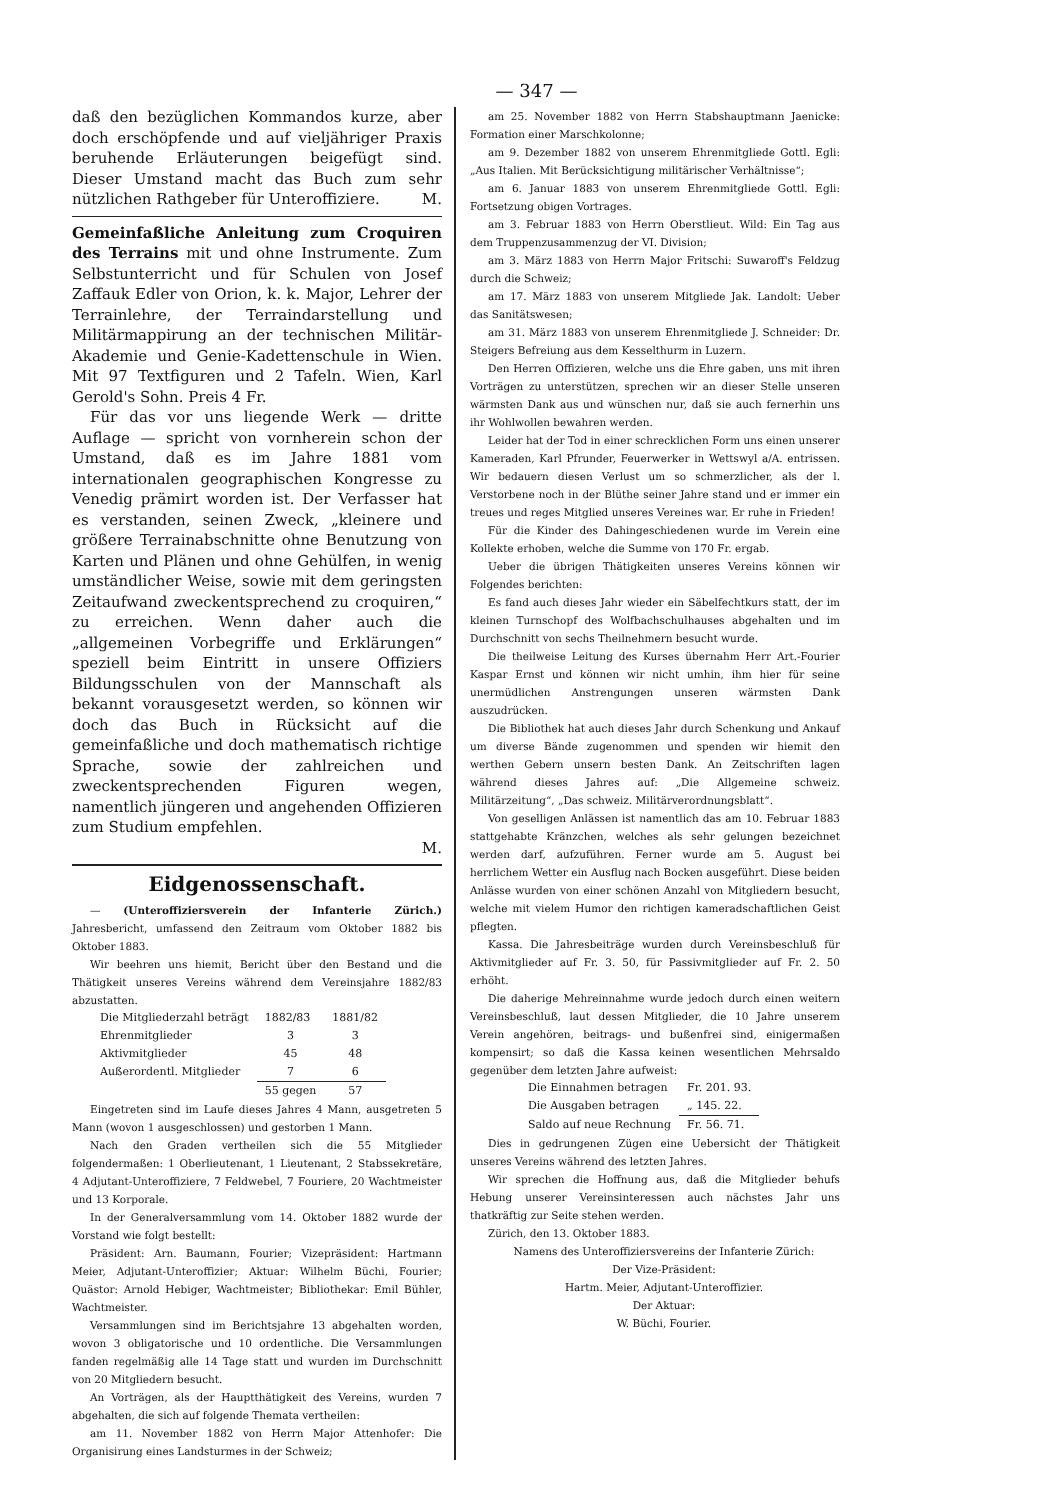— 347 —
daß den bezüglichen Kommandos kurze, aber doch erschöpfende und auf vieljähriger Praxis beruhende Erläuterungen beigefügt sind. Dieser Umstand macht das Buch zum sehr nützlichen Rathgeber für Unteroffiziere. M.
Gemeinfaßliche Anleitung zum Croquiren des Terrains mit und ohne Instrumente. Zum Selbstunterricht und für Schulen von Josef Zaffauk Edler von Orion, k. k. Major, Lehrer der Terrainlehre, der Terraindarstellung und Militärmappirung an der technischen Militär-Akademie und Genie-Kadettenschule in Wien. Mit 97 Textfiguren und 2 Tafeln. Wien, Karl Gerold's Sohn. Preis 4 Fr.
Für das vor uns liegende Werk — dritte Auflage — spricht von vornherein schon der Umstand, daß es im Jahre 1881 vom internationalen geographischen Kongresse zu Venedig prämirt worden ist. Der Verfasser hat es verstanden, seinen Zweck, „kleinere und größere Terrainabschnitte ohne Benutzung von Karten und Plänen und ohne Gehülfen, in wenig umständlicher Weise, sowie mit dem geringsten Zeitaufwand zweckentsprechend zu croquiren,“ zu erreichen. Wenn daher auch die „allgemeinen Vorbegriffe und Erklärungen“ speziell beim Eintritt in unsere Offiziers Bildungsschulen von der Mannschaft als bekannt vorausgesetzt werden, so können wir doch das Buch in Rücksicht auf die gemeinfaßliche und doch mathematisch richtige Sprache, sowie der zahlreichen und zweckentsprechenden Figuren wegen, namentlich jüngeren und angehenden Offizieren zum Studium empfehlen.
M.
Eidgenossenschaft.
— (Unteroffiziersverein der Infanterie Zürich.) Jahresbericht, umfassend den Zeitraum vom Oktober 1882 bis Oktober 1883.
Wir beehren uns hiemit, Bericht über den Bestand und die Thätigkeit unseres Vereins während dem Vereinsjahre 1882/83 abzustatten.
| Die Mitgliederzahl beträgt | 1882/83 | 1881/82 |
| Ehrenmitglieder | 3 | 3 |
| Aktivmitglieder | 45 | 48 |
| Außerordentl. Mitglieder | 7 | 6 |
| | 55 gegen | 57 |
Eingetreten sind im Laufe dieses Jahres 4 Mann, ausgetreten 5 Mann (wovon 1 ausgeschlossen) und gestorben 1 Mann.
Nach den Graden vertheilen sich die 55 Mitglieder folgendermaßen: 1 Oberlieutenant, 1 Lieutenant, 2 Stabssekretäre, 4 Adjutant-Unteroffiziere, 7 Feldwebel, 7 Fouriere, 20 Wachtmeister und 13 Korporale.
In der Generalversammlung vom 14. Oktober 1882 wurde der Vorstand wie folgt bestellt:
Präsident: Arn. Baumann, Fourier; Vizepräsident: Hartmann Meier, Adjutant-Unteroffizier; Aktuar: Wilhelm Büchi, Fourier; Quästor: Arnold Hebiger, Wachtmeister; Bibliothekar: Emil Bühler, Wachtmeister.
Versammlungen sind im Berichtsjahre 13 abgehalten worden, wovon 3 obligatorische und 10 ordentliche. Die Versammlungen fanden regelmäßig alle 14 Tage statt und wurden im Durchschnitt von 20 Mitgliedern besucht.
An Vorträgen, als der Hauptthätigkeit des Vereins, wurden 7 abgehalten, die sich auf folgende Themata vertheilen:
am 11. November 1882 von Herrn Major Attenhofer: Die Organisirung eines Landsturmes in der Schweiz;
am 25. November 1882 von Herrn Stabshauptmann Jaenicke: Formation einer Marschkolonne;
am 9. Dezember 1882 von unserem Ehrenmitgliede Gottl. Egli: „Aus Italien. Mit Berücksichtigung militärischer Verhältnisse“;
am 6. Januar 1883 von unserem Ehrenmitgliede Gottl. Egli: Fortsetzung obigen Vortrages.
am 3. Februar 1883 von Herrn Oberstlieut. Wild: Ein Tag aus dem Truppenzusammenzug der VI. Division;
am 3. März 1883 von Herrn Major Fritschi: Suwaroff's Feldzug durch die Schweiz;
am 17. März 1883 von unserem Mitgliede Jak. Landolt: Ueber das Sanitätswesen;
am 31. März 1883 von unserem Ehrenmitgliede J. Schneider: Dr. Steigers Befreiung aus dem Kesselthurm in Luzern.
Den Herren Offizieren, welche uns die Ehre gaben, uns mit ihren Vorträgen zu unterstützen, sprechen wir an dieser Stelle unseren wärmsten Dank aus und wünschen nur, daß sie auch fernerhin uns ihr Wohlwollen bewahren werden.
Leider hat der Tod in einer schrecklichen Form uns einen unserer Kameraden, Karl Pfrunder, Feuerwerker in Wettswyl a/A. entrissen. Wir bedauern diesen Verlust um so schmerzlicher, als der l. Verstorbene noch in der Blüthe seiner Jahre stand und er immer ein treues und reges Mitglied unseres Vereines war. Er ruhe in Frieden!
Für die Kinder des Dahingeschiedenen wurde im Verein eine Kollekte erhoben, welche die Summe von 170 Fr. ergab.
Ueber die übrigen Thätigkeiten unseres Vereins können wir Folgendes berichten:
Es fand auch dieses Jahr wieder ein Säbelfechtkurs statt, der im kleinen Turnschopf des Wolfbachschulhauses abgehalten und im Durchschnitt von sechs Theilnehmern besucht wurde.
Die theilweise Leitung des Kurses übernahm Herr Art.-Fourier Kaspar Ernst und können wir nicht umhin, ihm hier für seine unermüdlichen Anstrengungen unseren wärmsten Dank auszudrücken.
Die Bibliothek hat auch dieses Jahr durch Schenkung und Ankauf um diverse Bände zugenommen und spenden wir hiemit den werthen Gebern unsern besten Dank. An Zeitschriften lagen während dieses Jahres auf: „Die Allgemeine schweiz. Militärzeitung“, „Das schweiz. Militärverordnungsblatt“.
Von geselligen Anlässen ist namentlich das am 10. Februar 1883 stattgehabte Kränzchen, welches als sehr gelungen bezeichnet werden darf, aufzuführen. Ferner wurde am 5. August bei herrlichem Wetter ein Ausflug nach Bocken ausgeführt. Diese beiden Anlässe wurden von einer schönen Anzahl von Mitgliedern besucht, welche mit vielem Humor den richtigen kameradschaftlichen Geist pflegten.
Kassa. Die Jahresbeiträge wurden durch Vereinsbeschluß für Aktivmitglieder auf Fr. 3. 50, für Passivmitglieder auf Fr. 2. 50 erhöht.
Die daherige Mehreinnahme wurde jedoch durch einen weitern Vereinsbeschluß, laut dessen Mitglieder, die 10 Jahre unserem Verein angehören, beitrags- und bußenfrei sind, einigermaßen kompensirt; so daß die Kassa keinen wesentlichen Mehrsaldo gegenüber dem letzten Jahre aufweist:
| Die Einnahmen betragen | Fr. 201. 93. |
| Die Ausgaben betragen | „ 145. 22. |
| Saldo auf neue Rechnung | Fr. 56. 71. |
Dies in gedrungenen Zügen eine Uebersicht der Thätigkeit unseres Vereins während des letzten Jahres.
Wir sprechen die Hoffnung aus, daß die Mitglieder behufs Hebung unserer Vereinsinteressen auch nächstes Jahr uns thatkräftig zur Seite stehen werden.
Zürich, den 13. Oktober 1883.
Namens des Unteroffiziersvereins der Infanterie Zürich:
Der Vize-Präsident:
Hartm. Meier, Adjutant-Unteroffizier.
Der Aktuar:
W. Büchi, Fourier.